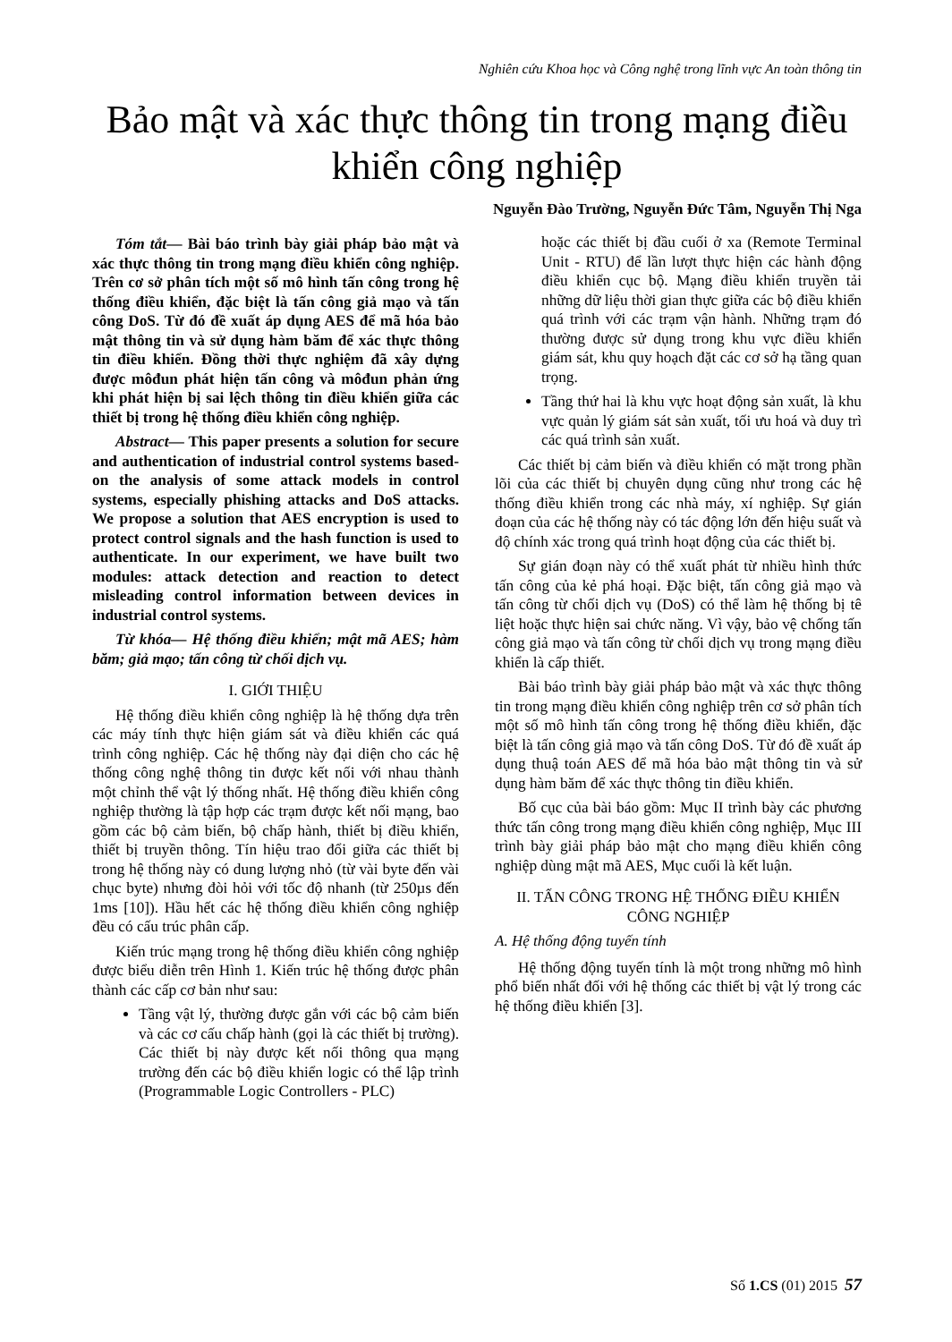Nghiên cứu Khoa học và Công nghệ trong lĩnh vực An toàn thông tin
Bảo mật và xác thực thông tin trong mạng điều khiển công nghiệp
Nguyễn Đào Trường, Nguyễn Đức Tâm, Nguyễn Thị Nga
Tóm tắt— Bài báo trình bày giải pháp bảo mật và xác thực thông tin trong mạng điều khiển công nghiệp. Trên cơ sở phân tích một số mô hình tấn công trong hệ thống điều khiển, đặc biệt là tấn công giả mạo và tấn công DoS. Từ đó đề xuất áp dụng AES để mã hóa bảo mật thông tin và sử dụng hàm băm để xác thực thông tin điều khiển. Đồng thời thực nghiệm đã xây dựng được môđun phát hiện tấn công và môđun phản ứng khi phát hiện bị sai lệch thông tin điều khiển giữa các thiết bị trong hệ thống điều khiển công nghiệp.
Abstract— This paper presents a solution for secure and authentication of industrial control systems based-on the analysis of some attack models in control systems, especially phishing attacks and DoS attacks. We propose a solution that AES encryption is used to protect control signals and the hash function is used to authenticate. In our experiment, we have built two modules: attack detection and reaction to detect misleading control information between devices in industrial control systems.
Từ khóa— Hệ thống điều khiển; mật mã AES; hàm băm; giả mạo; tấn công từ chối dịch vụ.
I. GIỚI THIỆU
Hệ thống điều khiển công nghiệp là hệ thống dựa trên các máy tính thực hiện giám sát và điều khiển các quá trình công nghiệp. Các hệ thống này đại diện cho các hệ thống công nghệ thông tin được kết nối với nhau thành một chỉnh thể vật lý thống nhất. Hệ thống điều khiển công nghiệp thường là tập hợp các trạm được kết nối mạng, bao gồm các bộ cảm biến, bộ chấp hành, thiết bị điều khiển, thiết bị truyền thông. Tín hiệu trao đổi giữa các thiết bị trong hệ thống này có dung lượng nhỏ (từ vài byte đến vài chục byte) nhưng đòi hỏi với tốc độ nhanh (từ 250µs đến 1ms [10]). Hầu hết các hệ thống điều khiển công nghiệp đều có cấu trúc phân cấp.
Kiến trúc mạng trong hệ thống điều khiển công nghiệp được biểu diễn trên Hình 1. Kiến trúc hệ thống được phân thành các cấp cơ bản như sau:
Tầng vật lý, thường được gắn với các bộ cảm biến và các cơ cấu chấp hành (gọi là các thiết bị trường). Các thiết bị này được kết nối thông qua mạng trường đến các bộ điều khiển logic có thể lập trình (Programmable Logic Controllers - PLC)
hoặc các thiết bị đầu cuối ở xa (Remote Terminal Unit - RTU) để lần lượt thực hiện các hành động điều khiển cục bộ. Mạng điều khiển truyền tải những dữ liệu thời gian thực giữa các bộ điều khiển quá trình với các trạm vận hành. Những trạm đó thường được sử dụng trong khu vực điều khiển giám sát, khu quy hoạch đặt các cơ sở hạ tầng quan trọng.
Tầng thứ hai là khu vực hoạt động sản xuất, là khu vực quản lý giám sát sản xuất, tối ưu hoá và duy trì các quá trình sản xuất.
Các thiết bị cảm biến và điều khiển có mặt trong phần lõi của các thiết bị chuyên dụng cũng như trong các hệ thống điều khiển trong các nhà máy, xí nghiệp. Sự gián đoạn của các hệ thống này có tác động lớn đến hiệu suất và độ chính xác trong quá trình hoạt động của các thiết bị.
Sự gián đoạn này có thể xuất phát từ nhiều hình thức tấn công của kẻ phá hoại. Đặc biệt, tấn công giả mạo và tấn công từ chối dịch vụ (DoS) có thể làm hệ thống bị tê liệt hoặc thực hiện sai chức năng. Vì vậy, bảo vệ chống tấn công giả mạo và tấn công từ chối dịch vụ trong mạng điều khiển là cấp thiết.
Bài báo trình bày giải pháp bảo mật và xác thực thông tin trong mạng điều khiển công nghiệp trên cơ sở phân tích một số mô hình tấn công trong hệ thống điều khiển, đặc biệt là tấn công giả mạo và tấn công DoS. Từ đó đề xuất áp dụng thuậ toán AES để mã hóa bảo mật thông tin và sử dụng hàm băm để xác thực thông tin điều khiển.
Bố cục của bài báo gồm: Mục II trình bày các phương thức tấn công trong mạng điều khiển công nghiệp, Mục III trình bày giải pháp bảo mật cho mạng điều khiển công nghiệp dùng mật mã AES, Mục cuối là kết luận.
II. TẤN CÔNG TRONG HỆ THỐNG ĐIỀU KHIỂN CÔNG NGHIỆP
A. Hệ thống động tuyến tính
Hệ thống động tuyến tính là một trong những mô hình phổ biến nhất đối với hệ thống các thiết bị vật lý trong các hệ thống điều khiển [3].
Số 1.CS (01) 2015 57